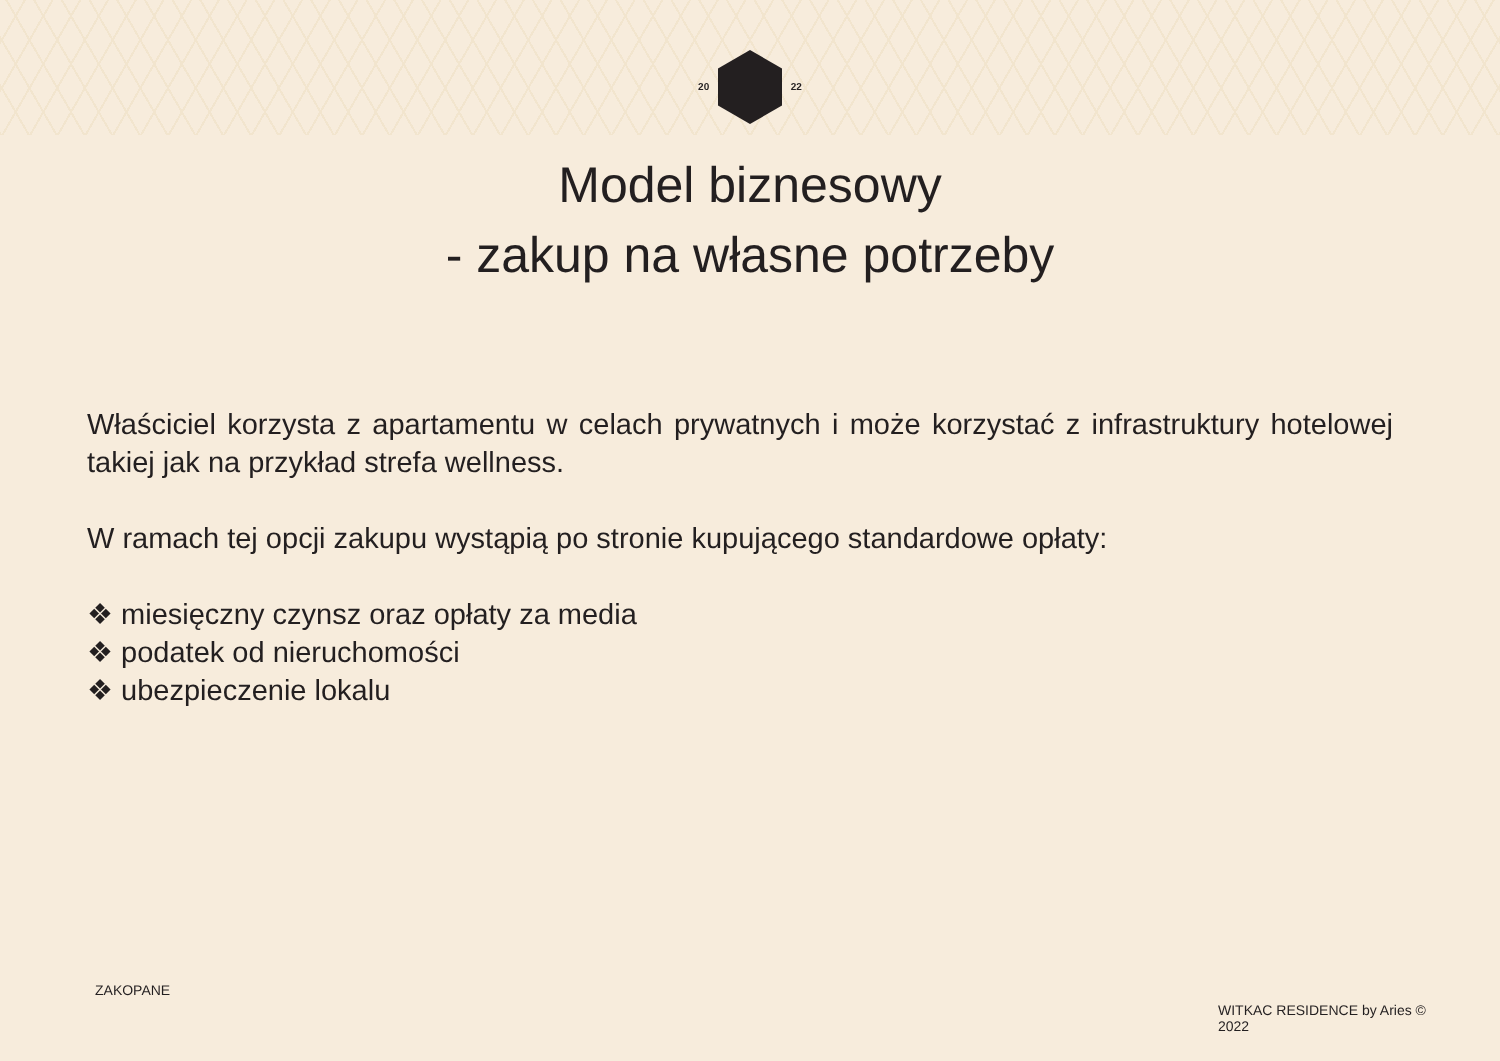20 22
Model biznesowy
- zakup na własne potrzeby
Właściciel korzysta z apartamentu w celach prywatnych i może korzystać z infrastruktury hotelowej takiej jak na przykład strefa wellness.
W ramach tej opcji zakupu wystąpią po stronie kupującego standardowe opłaty:
❖ miesięczny czynsz oraz opłaty za media
❖ podatek od nieruchomości
❖ ubezpieczenie lokalu
ZAKOPANE
WITKAC RESIDENCE by Aries © 2022